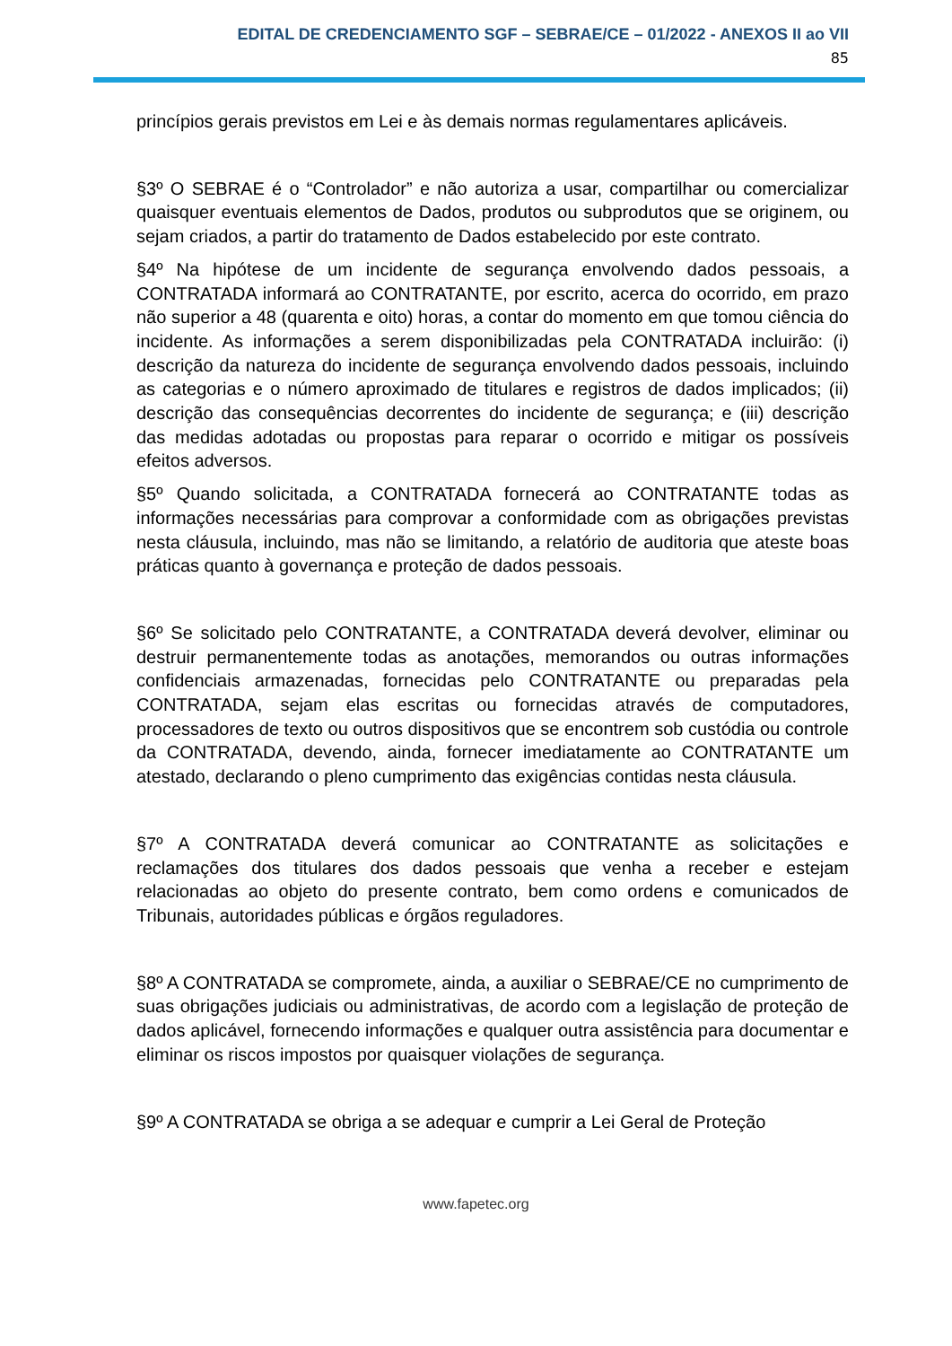EDITAL DE CREDENCIAMENTO SGF – SEBRAE/CE – 01/2022 - ANEXOS II ao VII
85
princípios gerais previstos em Lei e às demais normas regulamentares aplicáveis.
§3º O SEBRAE é o “Controlador” e não autoriza a usar, compartilhar ou comercializar quaisquer eventuais elementos de Dados, produtos ou subprodutos que se originem, ou sejam criados, a partir do tratamento de Dados estabelecido por este contrato.
§4º Na hipótese de um incidente de segurança envolvendo dados pessoais, a CONTRATADA informará ao CONTRATANTE, por escrito, acerca do ocorrido, em prazo não superior a 48 (quarenta e oito) horas, a contar do momento em que tomou ciência do incidente. As informações a serem disponibilizadas pela CONTRATADA incluirão: (i) descrição da natureza do incidente de segurança envolvendo dados pessoais, incluindo as categorias e o número aproximado de titulares e registros de dados implicados; (ii) descrição das consequências decorrentes do incidente de segurança; e (iii) descrição das medidas adotadas ou propostas para reparar o ocorrido e mitigar os possíveis efeitos adversos.
§5º Quando solicitada, a CONTRATADA fornecerá ao CONTRATANTE todas as informações necessárias para comprovar a conformidade com as obrigações previstas nesta cláusula, incluindo, mas não se limitando, a relatório de auditoria que ateste boas práticas quanto à governança e proteção de dados pessoais.
§6º Se solicitado pelo CONTRATANTE, a CONTRATADA deverá devolver, eliminar ou destruir permanentemente todas as anotações, memorandos ou outras informações confidenciais armazenadas, fornecidas pelo CONTRATANTE ou preparadas pela CONTRATADA, sejam elas escritas ou fornecidas através de computadores, processadores de texto ou outros dispositivos que se encontrem sob custódia ou controle da CONTRATADA, devendo, ainda, fornecer imediatamente ao CONTRATANTE um atestado, declarando o pleno cumprimento das exigências contidas nesta cláusula.
§7º A CONTRATADA deverá comunicar ao CONTRATANTE as solicitações e reclamações dos titulares dos dados pessoais que venha a receber e estejam relacionadas ao objeto do presente contrato, bem como ordens e comunicados de Tribunais, autoridades públicas e órgãos reguladores.
§8º A CONTRATADA se compromete, ainda, a auxiliar o SEBRAE/CE no cumprimento de suas obrigações judiciais ou administrativas, de acordo com a legislação de proteção de dados aplicável, fornecendo informações e qualquer outra assistência para documentar e eliminar os riscos impostos por quaisquer violações de segurança.
§9º A CONTRATADA se obriga a se adequar e cumprir a Lei Geral de Proteção
www.fapetec.org